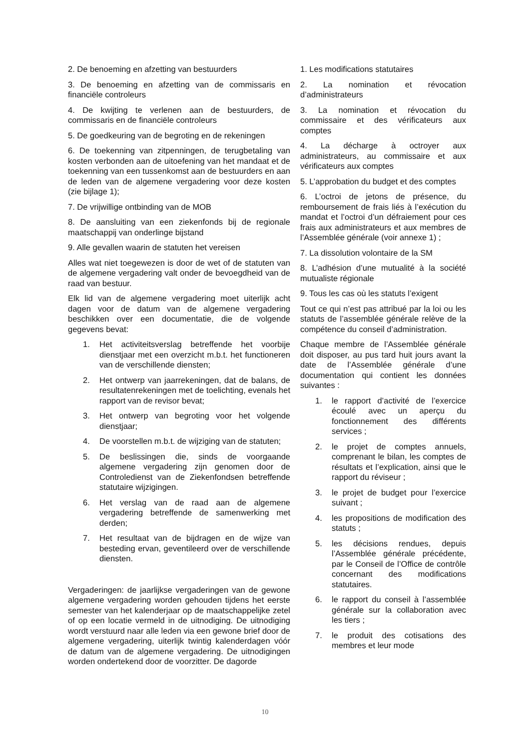2. De benoeming en afzetting van bestuurders
3. De benoeming en afzetting van de commissaris en financiële controleurs
4. De kwijting te verlenen aan de bestuurders, de commissaris en de financiële controleurs
5. De goedkeuring van de begroting en de rekeningen
6. De toekenning van zitpenningen, de terugbetaling van kosten verbonden aan de uitoefening van het mandaat et de toekenning van een tussenkomst aan de bestuurders en aan de leden van de algemene vergadering voor deze kosten (zie bijlage 1);
7. De vrijwillige ontbinding van de MOB
8. De aansluiting van een ziekenfonds bij de regionale maatschappij van onderlinge bijstand
9. Alle gevallen waarin de statuten het vereisen
Alles wat niet toegewezen is door de wet of de statuten van de algemene vergadering valt onder de bevoegdheid van de raad van bestuur.
Elk lid van de algemene vergadering moet uiterlijk acht dagen voor de datum van de algemene vergadering beschikken over een documentatie, die de volgende gegevens bevat:
1. Het activiteitsverslag betreffende het voorbije dienstjaar met een overzicht m.b.t. het functioneren van de verschillende diensten;
2. Het ontwerp van jaarrekeningen, dat de balans, de resultatenrekeningen met de toelichting, evenals het rapport van de revisor bevat;
3. Het ontwerp van begroting voor het volgende dienstjaar;
4. De voorstellen m.b.t. de wijziging van de statuten;
5. De beslissingen die, sinds de voorgaande algemene vergadering zijn genomen door de Controledienst van de Ziekenfondsen betreffende statutaire wijzigingen.
6. Het verslag van de raad aan de algemene vergadering betreffende de samenwerking met derden;
7. Het resultaat van de bijdragen en de wijze van besteding ervan, geventileerd over de verschillende diensten.
Vergaderingen: de jaarlijkse vergaderingen van de gewone algemene vergadering worden gehouden tijdens het eerste semester van het kalenderjaar op de maatschappelijke zetel of op een locatie vermeld in de uitnodiging. De uitnodiging wordt verstuurd naar alle leden via een gewone brief door de algemene vergadering, uiterlijk twintig kalenderdagen vóór de datum van de algemene vergadering. De uitnodigingen worden ondertekend door de voorzitter. De dagorde
1. Les modifications statutaires
2. La nomination et révocation d’administrateurs
3. La nomination et révocation du commissaire et des vérificateurs aux comptes
4. La décharge à octroyer aux administrateurs, au commissaire et aux vérificateurs aux comptes
5. L’approbation du budget et des comptes
6. L’octroi de jetons de présence, du remboursement de frais liés à l’exécution du mandat et l’octroi d’un défraiement pour ces frais aux administrateurs et aux membres de l’Assemblée générale (voir annexe 1) ;
7. La dissolution volontaire de la SM
8. L’adhésion d’une mutualité à la société mutualiste régionale
9. Tous les cas où les statuts l’exigent
Tout ce qui n’est pas attribué par la loi ou les statuts de l’assemblée générale relève de la compétence du conseil d’administration.
Chaque membre de l’Assemblée générale doit disposer, au pus tard huit jours avant la date de l’Assemblée générale d’une documentation qui contient les données suivantes :
1. le rapport d’activité de l’exercice écoulé avec un aperçu du fonctionnement des différents services ;
2. le projet de comptes annuels, comprenant le bilan, les comptes de résultats et l’explication, ainsi que le rapport du réviseur ;
3. le projet de budget pour l’exercice suivant ;
4. les propositions de modification des statuts ;
5. les décisions rendues, depuis l’Assemblée générale précédente, par le Conseil de l’Office de contrôle concernant des modifications statutaires.
6. le rapport du conseil à l’assemblée générale sur la collaboration avec les tiers ;
7. le produit des cotisations des membres et leur mode
10